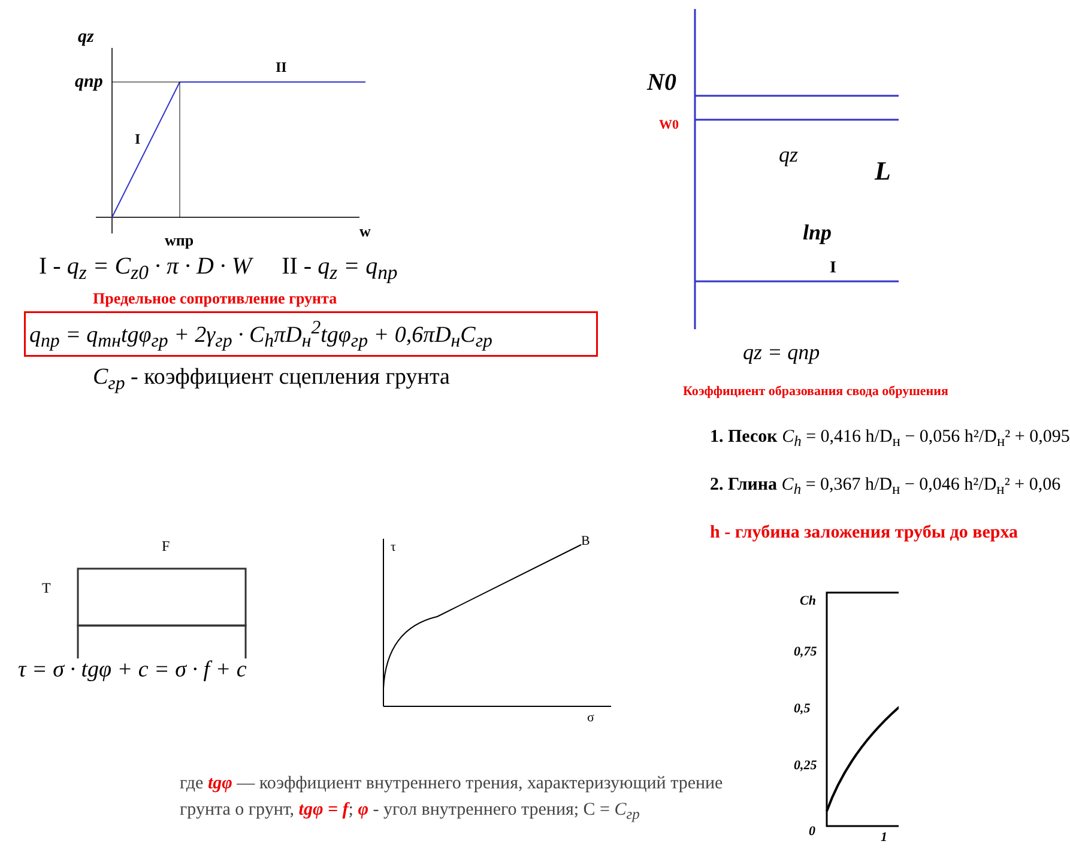qz
qпр
II
I
wпр
w
I - q<sub>z</sub> = C<sub>z0</sub> · π · D · W II - q<sub>z</sub> = q<sub>np</sub>
Предельное сопротивление грунта
q<sub>np</sub> = q<sub>mн</sub>tgφ<sub>гр</sub> + 2γ<sub>гр</sub> · C<sub>h</sub>πD<sub>н</sub><sup>2</sup>tgφ<sub>гр</sub> + 0,6πD<sub>н</sub>C<sub>гр</sub>
C<sub>гр</sub> - коэффициент сцепления грунта
F
T
τ = σ · tgφ + c = σ · f + c
τ
B
σ
где tgφ — коэффициент внутреннего трения, характеризующий трение грунта о грунт, tgφ = f; φ - угол внутреннего трения; С = C<sub>гр</sub>
N0
W0
qz
L
lпр
I
qz = qnp
Коэффициент образования свода обрушения
1. Песок C<sub>h</sub> = 0,416 h/D<sub>н</sub> − 0,056 h²/D<sub>н</sub>² + 0,095
2. Глина C<sub>h</sub> = 0,367 h/D<sub>н</sub> − 0,046 h²/D<sub>н</sub>² + 0,06
h - глубина заложения трубы до верха
Ch
0,75
0,5
0,25
0
1